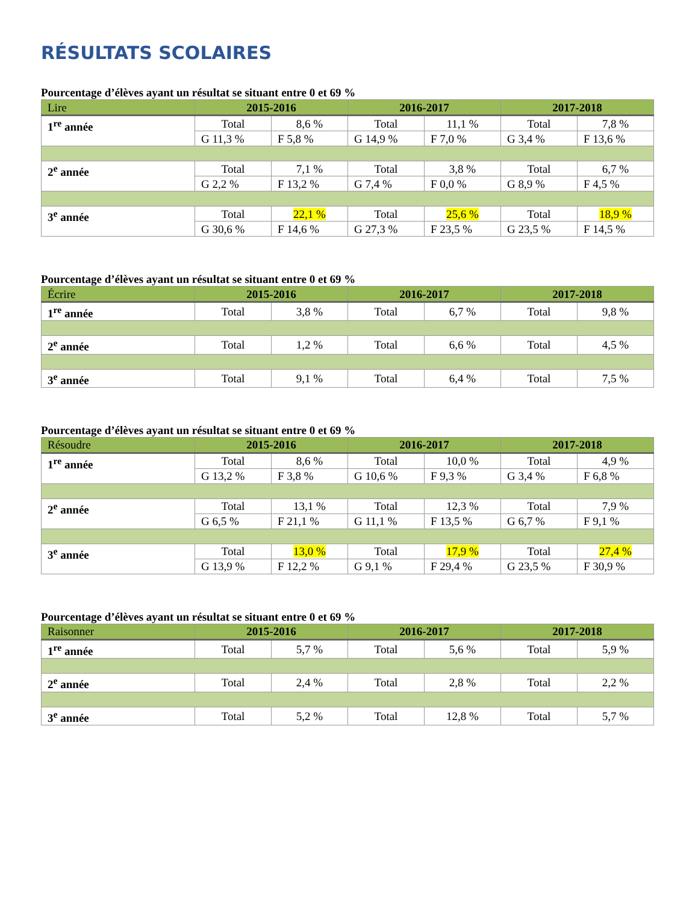RÉSULTATS SCOLAIRES
Pourcentage d’élèves ayant un résultat se situant entre 0 et 69 %
| Lire | 2015-2016 | | 2016-2017 | | 2017-2018 | |
| --- | --- | --- | --- | --- | --- | --- |
| 1<sup>re</sup> année | Total | 8,6 % | Total | 11,1 % | Total | 7,8 % |
| | G 11,3 % | F 5,8 % | G 14,9 % | F 7,0 % | G 3,4 % | F 13,6 % |
| 2<sup>e</sup> année | Total | 7,1 % | Total | 3,8 % | Total | 6,7 % |
| | G 2,2 % | F 13,2 % | G 7,4 % | F 0,0 % | G 8,9 % | F 4,5 % |
| 3<sup>e</sup> année | Total | 22,1 % | Total | 25,6 % | Total | 18,9 % |
| | G 30,6 % | F 14,6 % | G 27,3 % | F 23,5 % | G 23,5 % | F 14,5 % |
Pourcentage d’élèves ayant un résultat se situant entre 0 et 69 %
| Écrire | 2015-2016 | | 2016-2017 | | 2017-2018 | |
| --- | --- | --- | --- | --- | --- | --- |
| 1<sup>re</sup> année | Total | 3,8 % | Total | 6,7 % | Total | 9,8 % |
| 2<sup>e</sup> année | Total | 1,2 % | Total | 6,6 % | Total | 4,5 % |
| 3<sup>e</sup> année | Total | 9,1 % | Total | 6,4 % | Total | 7,5 % |
Pourcentage d’élèves ayant un résultat se situant entre 0 et 69 %
| Résoudre | 2015-2016 | | 2016-2017 | | 2017-2018 | |
| --- | --- | --- | --- | --- | --- | --- |
| 1<sup>re</sup> année | Total | 8,6 % | Total | 10,0 % | Total | 4,9 % |
| | G 13,2 % | F 3,8 % | G 10,6 % | F 9,3 % | G 3,4 % | F 6,8 % |
| 2<sup>e</sup> année | Total | 13,1 % | Total | 12,3 % | Total | 7,9 % |
| | G 6,5 % | F 21,1 % | G 11,1 % | F 13,5 % | G 6,7 % | F 9,1 % |
| 3<sup>e</sup> année | Total | 13,0 % | Total | 17,9 % | Total | 27,4 % |
| | G 13,9 % | F 12,2 % | G 9,1 % | F 29,4 % | G 23,5 % | F 30,9 % |
Pourcentage d’élèves ayant un résultat se situant entre 0 et 69 %
| Raisonner | 2015-2016 | | 2016-2017 | | 2017-2018 | |
| --- | --- | --- | --- | --- | --- | --- |
| 1<sup>re</sup> année | Total | 5,7 % | Total | 5,6 % | Total | 5,9 % |
| 2<sup>e</sup> année | Total | 2,4 % | Total | 2,8 % | Total | 2,2 % |
| 3<sup>e</sup> année | Total | 5,2 % | Total | 12,8 % | Total | 5,7 % |